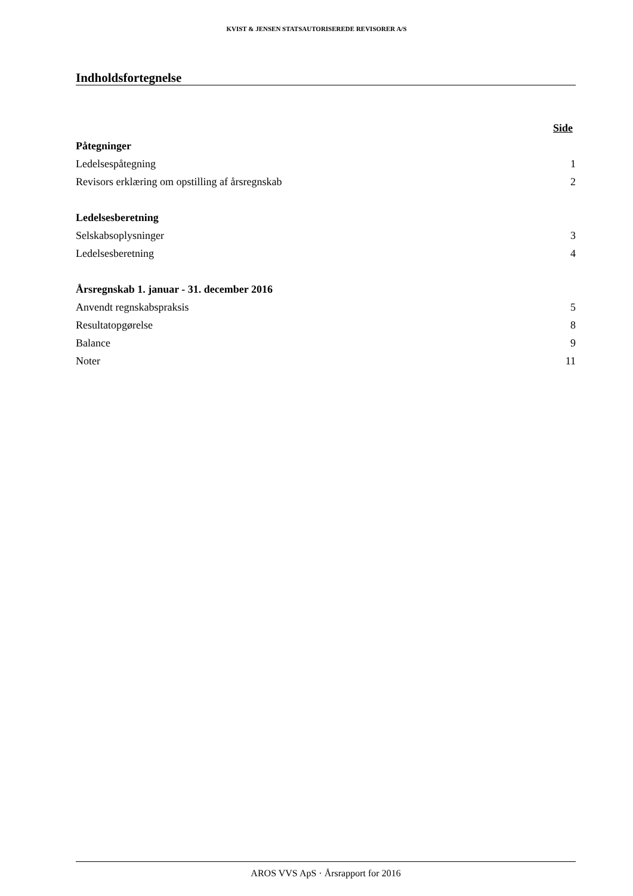KVIST & JENSEN STATSAUTORISEREDE REVISORER A/S
Indholdsfortegnelse
| | Side |
| Påtegninger | |
| Ledelsespåtegning | 1 |
| Revisors erklæring om opstilling af årsregnskab | 2 |
| Ledelsesberetning | |
| Selskabsoplysninger | 3 |
| Ledelsesberetning | 4 |
| Årsregnskab 1. januar - 31. december 2016 | |
| Anvendt regnskabspraksis | 5 |
| Resultatopgørelse | 8 |
| Balance | 9 |
| Noter | 11 |
AROS VVS ApS · Årsrapport for 2016